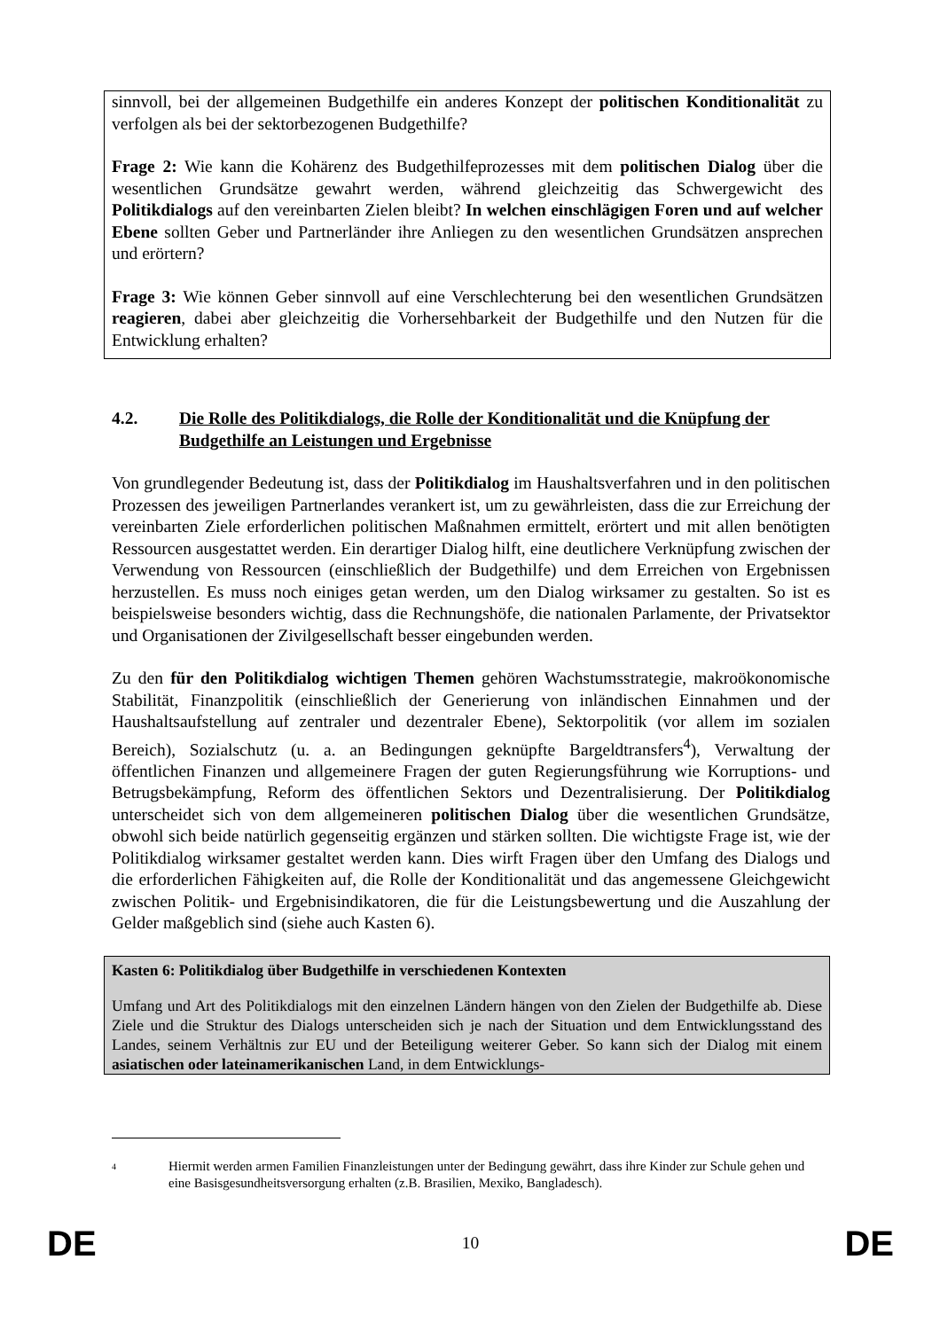sinnvoll, bei der allgemeinen Budgethilfe ein anderes Konzept der politischen Konditionalität zu verfolgen als bei der sektorbezogenen Budgethilfe?
Frage 2: Wie kann die Kohärenz des Budgethilfeprozesses mit dem politischen Dialog über die wesentlichen Grundsätze gewahrt werden, während gleichzeitig das Schwergewicht des Politikdialogs auf den vereinbarten Zielen bleibt? In welchen einschlägigen Foren und auf welcher Ebene sollten Geber und Partnerländer ihre Anliegen zu den wesentlichen Grundsätzen ansprechen und erörtern?
Frage 3: Wie können Geber sinnvoll auf eine Verschlechterung bei den wesentlichen Grundsätzen reagieren, dabei aber gleichzeitig die Vorhersehbarkeit der Budgethilfe und den Nutzen für die Entwicklung erhalten?
4.2. Die Rolle des Politikdialogs, die Rolle der Konditionalität und die Knüpfung der Budgethilfe an Leistungen und Ergebnisse
Von grundlegender Bedeutung ist, dass der Politikdialog im Haushaltsverfahren und in den politischen Prozessen des jeweiligen Partnerlandes verankert ist, um zu gewährleisten, dass die zur Erreichung der vereinbarten Ziele erforderlichen politischen Maßnahmen ermittelt, erörtert und mit allen benötigten Ressourcen ausgestattet werden. Ein derartiger Dialog hilft, eine deutlichere Verknüpfung zwischen der Verwendung von Ressourcen (einschließlich der Budgethilfe) und dem Erreichen von Ergebnissen herzustellen. Es muss noch einiges getan werden, um den Dialog wirksamer zu gestalten. So ist es beispielsweise besonders wichtig, dass die Rechnungshöfe, die nationalen Parlamente, der Privatsektor und Organisationen der Zivilgesellschaft besser eingebunden werden.
Zu den für den Politikdialog wichtigen Themen gehören Wachstumsstrategie, makroökonomische Stabilität, Finanzpolitik (einschließlich der Generierung von inländischen Einnahmen und der Haushaltsaufstellung auf zentraler und dezentraler Ebene), Sektorpolitik (vor allem im sozialen Bereich), Sozialschutz (u. a. an Bedingungen geknüpfte Bargeldtransfers<sup>4</sup>), Verwaltung der öffentlichen Finanzen und allgemeinere Fragen der guten Regierungsführung wie Korruptions- und Betrugsbekämpfung, Reform des öffentlichen Sektors und Dezentralisierung. Der Politikdialog unterscheidet sich von dem allgemeineren politischen Dialog über die wesentlichen Grundsätze, obwohl sich beide natürlich gegenseitig ergänzen und stärken sollten. Die wichtigste Frage ist, wie der Politikdialog wirksamer gestaltet werden kann. Dies wirft Fragen über den Umfang des Dialogs und die erforderlichen Fähigkeiten auf, die Rolle der Konditionalität und das angemessene Gleichgewicht zwischen Politik- und Ergebnisindikatoren, die für die Leistungsbewertung und die Auszahlung der Gelder maßgeblich sind (siehe auch Kasten 6).
Kasten 6: Politikdialog über Budgethilfe in verschiedenen Kontexten
Umfang und Art des Politikdialogs mit den einzelnen Ländern hängen von den Zielen der Budgethilfe ab. Diese Ziele und die Struktur des Dialogs unterscheiden sich je nach der Situation und dem Entwicklungsstand des Landes, seinem Verhältnis zur EU und der Beteiligung weiterer Geber. So kann sich der Dialog mit einem asiatischen oder lateinamerikanischen Land, in dem Entwicklungs-
<sup>4</sup> Hiermit werden armen Familien Finanzleistungen unter der Bedingung gewährt, dass ihre Kinder zur Schule gehen und eine Basisgesundheitsversorgung erhalten (z.B. Brasilien, Mexiko, Bangladesch).
DE 10 DE